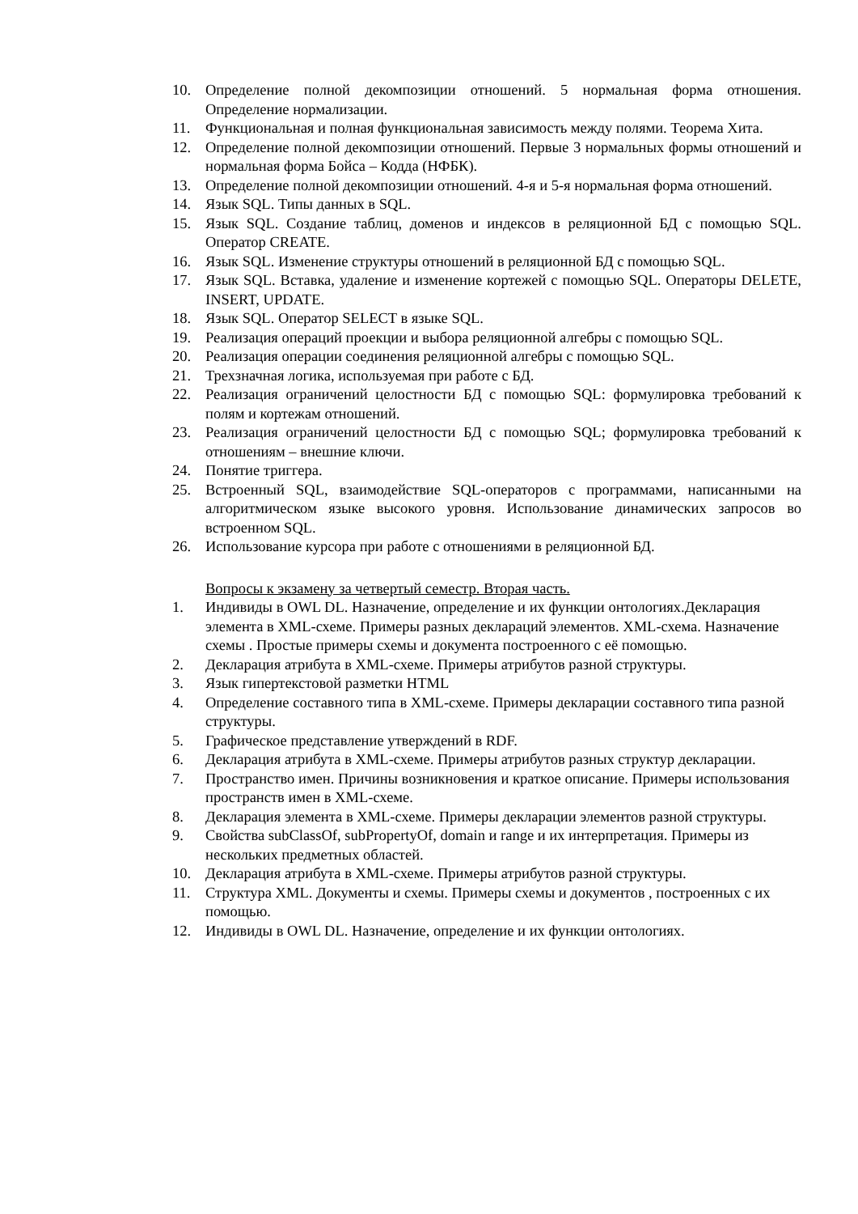10. Определение полной декомпозиции отношений. 5 нормальная форма отношения. Определение нормализации.
11. Функциональная и полная функциональная зависимость между полями. Теорема Хита.
12. Определение полной декомпозиции отношений. Первые 3 нормальных формы отношений и нормальная форма Бойса – Кодда (НФБК).
13. Определение полной декомпозиции отношений. 4-я и 5-я нормальная форма отношений.
14. Язык SQL. Типы данных в SQL.
15. Язык SQL. Создание таблиц, доменов и индексов в реляционной БД с помощью SQL. Оператор CREATE.
16. Язык SQL. Изменение структуры отношений в реляционной БД с помощью SQL.
17. Язык SQL. Вставка, удаление и изменение кортежей с помощью SQL. Операторы DELETE, INSERT, UPDATE.
18. Язык SQL. Оператор SELECT в языке SQL.
19. Реализация операций проекции и выбора реляционной алгебры с помощью SQL.
20. Реализация операции соединения реляционной алгебры с помощью SQL.
21. Трехзначная логика, используемая при работе с БД.
22. Реализация ограничений целостности БД с помощью SQL: формулировка требований к полям и кортежам отношений.
23. Реализация ограничений целостности БД с помощью SQL; формулировка требований к отношениям – внешние ключи.
24. Понятие триггера.
25. Встроенный SQL, взаимодействие SQL-операторов с программами, написанными на алгоритмическом языке высокого уровня. Использование динамических запросов во встроенном SQL.
26. Использование курсора при работе с отношениями в реляционной БД.
Вопросы к экзамену за четвертый семестр. Вторая часть.
1. Индивиды в OWL DL. Назначение, определение и их функции онтологиях.Декларация элемента в XML-схеме. Примеры разных деклараций элементов. XML-схема. Назначение схемы . Простые примеры схемы и документа построенного с её помощью.
2. Декларация атрибута в XML-схеме. Примеры атрибутов разной структуры.
3. Язык гипертекстовой разметки HTML
4. Определение составного типа в XML-схеме. Примеры декларации составного типа разной структуры.
5. Графическое представление утверждений в RDF.
6. Декларация атрибута в XML-схеме. Примеры атрибутов разных структур декларации.
7. Пространство имен. Причины возникновения и краткое описание. Примеры использования пространств имен в XML-схеме.
8. Декларация элемента в XML-схеме. Примеры декларации элементов разной структуры.
9. Свойства subClassOf, subPropertyOf, domain и range и их интерпретация. Примеры из нескольких предметных областей.
10. Декларация атрибута в XML-схеме. Примеры атрибутов разной структуры.
11. Структура XML. Документы и схемы. Примеры схемы и документов , построенных с их помощью.
12. Индивиды в OWL DL. Назначение, определение и их функции онтологиях.